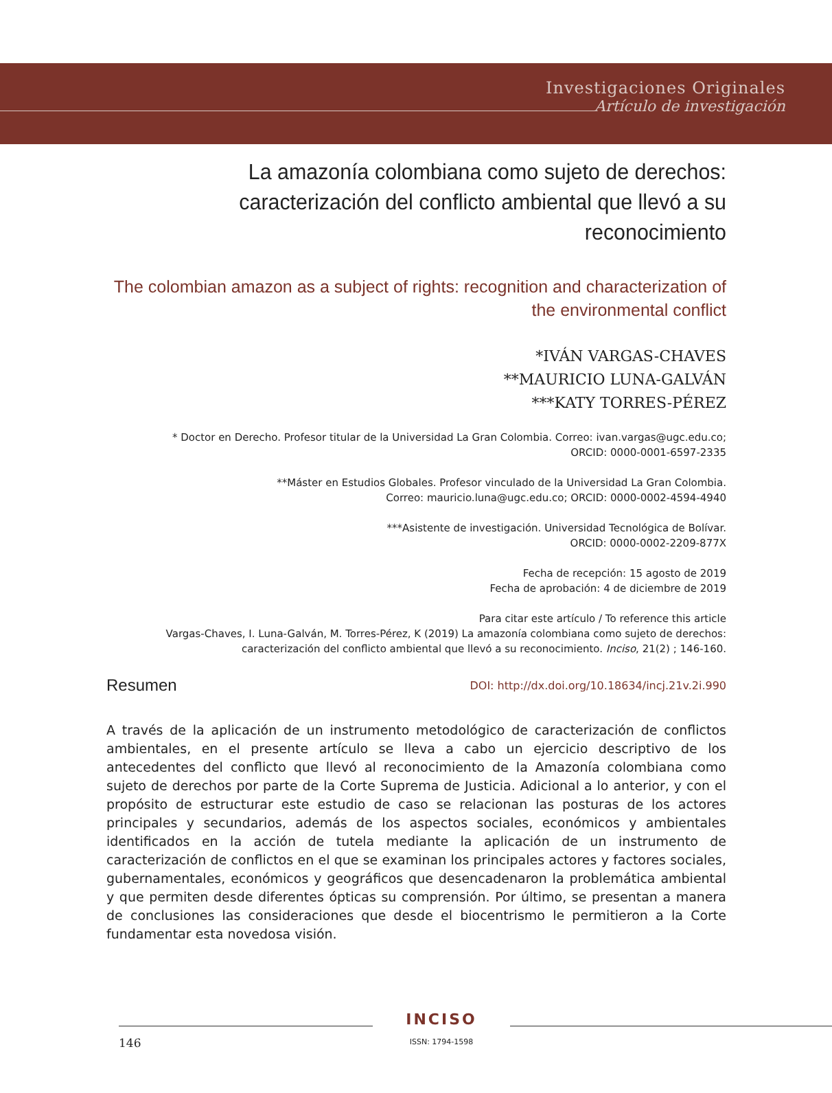Investigaciones Originales
Artículo de investigación
La amazonía colombiana como sujeto de derechos: caracterización del conflicto ambiental que llevó a su reconocimiento
The colombian amazon as a subject of rights: recognition and characterization of the environmental conflict
*IVÁN VARGAS-CHAVES
**MAURICIO LUNA-GALVÁN
***KATY TORRES-PÉREZ
* Doctor en Derecho. Profesor titular de la Universidad La Gran Colombia. Correo: ivan.vargas@ugc.edu.co;
ORCID: 0000-0001-6597-2335
**Máster en Estudios Globales. Profesor vinculado de la Universidad La Gran Colombia.
Correo: mauricio.luna@ugc.edu.co; ORCID: 0000-0002-4594-4940
***Asistente de investigación. Universidad Tecnológica de Bolívar.
ORCID: 0000-0002-2209-877X
Fecha de recepción: 15 agosto de 2019
Fecha de aprobación: 4 de diciembre de 2019
Para citar este artículo / To reference this article
Vargas-Chaves, I. Luna-Galván, M. Torres-Pérez, K (2019) La amazonía colombiana como sujeto de derechos:
caracterización del conflicto ambiental que llevó a su reconocimiento. Inciso, 21(2) ; 146-160.
Resumen DOI: http://dx.doi.org/10.18634/incj.21v.2i.990
A través de la aplicación de un instrumento metodológico de caracterización de conflictos ambientales, en el presente artículo se lleva a cabo un ejercicio descriptivo de los antecedentes del conflicto que llevó al reconocimiento de la Amazonía colombiana como sujeto de derechos por parte de la Corte Suprema de Justicia. Adicional a lo anterior, y con el propósito de estructurar este estudio de caso se relacionan las posturas de los actores principales y secundarios, además de los aspectos sociales, económicos y ambientales identificados en la acción de tutela mediante la aplicación de un instrumento de caracterización de conflictos en el que se examinan los principales actores y factores sociales, gubernamentales, económicos y geográficos que desencadenaron la problemática ambiental y que permiten desde diferentes ópticas su comprensión. Por último, se presentan a manera de conclusiones las consideraciones que desde el biocentrismo le permitieron a la Corte fundamentar esta novedosa visión.
146
INCISO
ISSN: 1794-1598